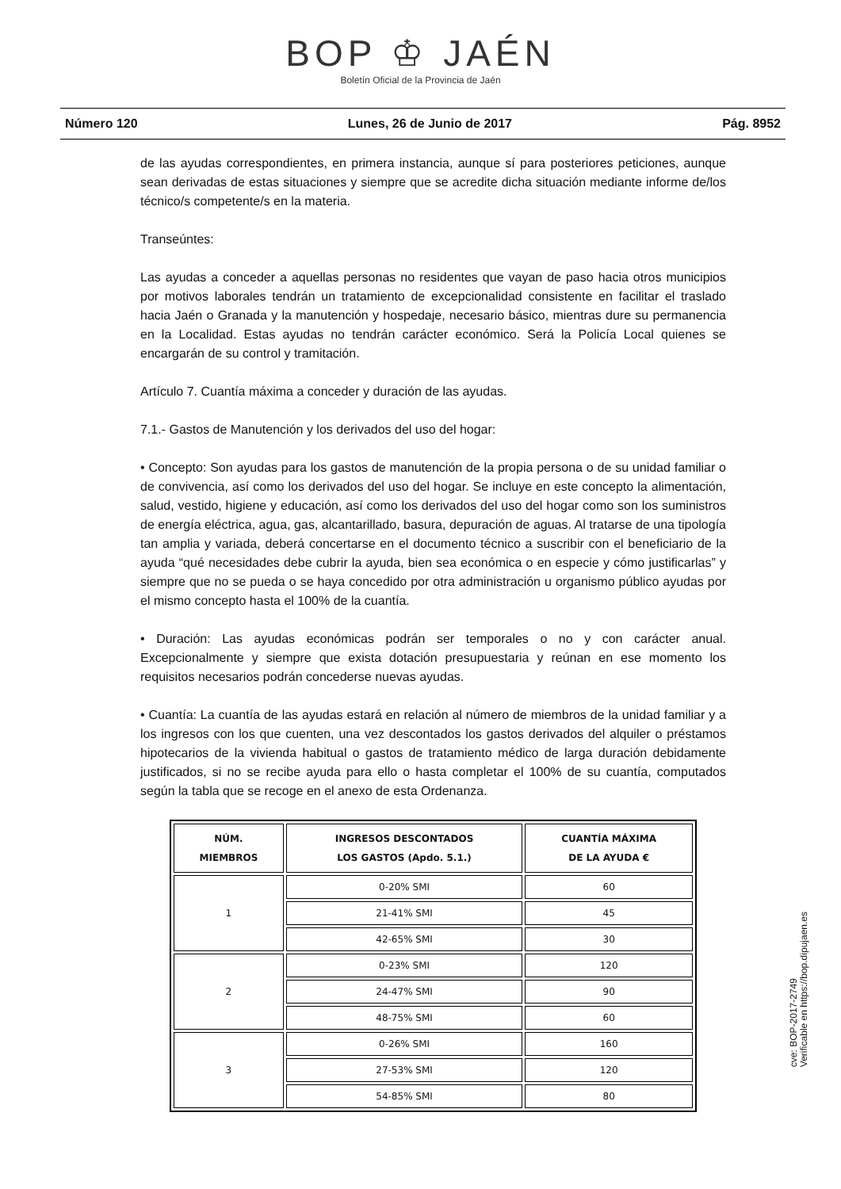BOP ♔ JAÉN
Boletín Oficial de la Provincia de Jaén
Número 120 Lunes, 26 de Junio de 2017 Pág. 8952
de las ayudas correspondientes, en primera instancia, aunque sí para posteriores peticiones, aunque sean derivadas de estas situaciones y siempre que se acredite dicha situación mediante informe de/los técnico/s competente/s en la materia.
Transeúntes:
Las ayudas a conceder a aquellas personas no residentes que vayan de paso hacia otros municipios por motivos laborales tendrán un tratamiento de excepcionalidad consistente en facilitar el traslado hacia Jaén o Granada y la manutención y hospedaje, necesario básico, mientras dure su permanencia en la Localidad. Estas ayudas no tendrán carácter económico. Será la Policía Local quienes se encargarán de su control y tramitación.
Artículo 7. Cuantía máxima a conceder y duración de las ayudas.
7.1.- Gastos de Manutención y los derivados del uso del hogar:
• Concepto: Son ayudas para los gastos de manutención de la propia persona o de su unidad familiar o de convivencia, así como los derivados del uso del hogar. Se incluye en este concepto la alimentación, salud, vestido, higiene y educación, así como los derivados del uso del hogar como son los suministros de energía eléctrica, agua, gas, alcantarillado, basura, depuración de aguas. Al tratarse de una tipología tan amplia y variada, deberá concertarse en el documento técnico a suscribir con el beneficiario de la ayuda “qué necesidades debe cubrir la ayuda, bien sea económica o en especie y cómo justificarlas” y siempre que no se pueda o se haya concedido por otra administración u organismo público ayudas por el mismo concepto hasta el 100% de la cuantía.
• Duración: Las ayudas económicas podrán ser temporales o no y con carácter anual. Excepcionalmente y siempre que exista dotación presupuestaria y reúnan en ese momento los requisitos necesarios podrán concederse nuevas ayudas.
• Cuantía: La cuantía de las ayudas estará en relación al número de miembros de la unidad familiar y a los ingresos con los que cuenten, una vez descontados los gastos derivados del alquiler o préstamos hipotecarios de la vivienda habitual o gastos de tratamiento médico de larga duración debidamente justificados, si no se recibe ayuda para ello o hasta completar el 100% de su cuantía, computados según la tabla que se recoge en el anexo de esta Ordenanza.
| NÚM. MIEMBROS | INGRESOS DESCONTADOS LOS GASTOS (Apdo. 5.1.) | CUANTÍA MÁXIMA DE LA AYUDA € |
| --- | --- | --- |
| 1 | 0-20% SMI | 60 |
| | 21-41% SMI | 45 |
| | 42-65% SMI | 30 |
| 2 | 0-23% SMI | 120 |
| | 24-47% SMI | 90 |
| | 48-75% SMI | 60 |
| 3 | 0-26% SMI | 160 |
| | 27-53% SMI | 120 |
| | 54-85% SMI | 80 |
cve: BOP-2017-2749
Verificable en https://bop.dipujaen.es